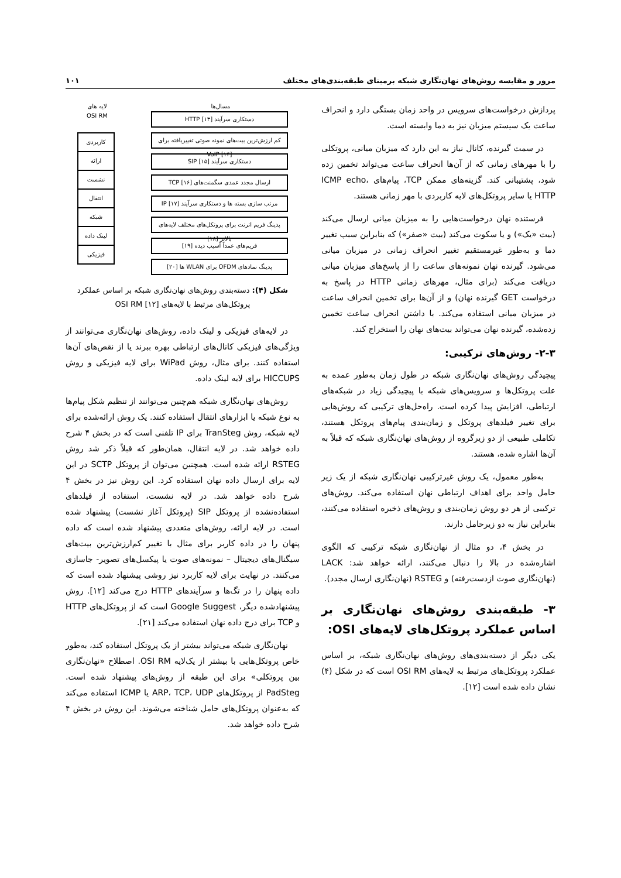مرور و مقایسه روش‌های نهان‌نگاری شبکه برمبنای طبقه‌بندی‌های مختلف ۱۰۱
پردازش درخواست‌های سرویس در واحد زمان بستگی دارد و انحراف ساعت یک سیستم میزبان نیز به دما وابسته است.
در سمت گیرنده، کانال نیاز به این دارد که میزبان میانی، پروتکلی را با مهرهای زمانی که از آن‌ها انحراف ساعت می‌تواند تخمین زده شود، پشتیبانی کند. گزینه‌های ممکن TCP، پیام‌های ICMP echo، HTTP یا سایر پروتکل‌های لایه کاربردی با مهر زمانی هستند.
فرستنده نهان درخواست‌هایی را به میزبان میانی ارسال می‌کند (بیت «یک») و یا سکوت می‌کند (بیت «صفر») که بنابراین سبب تغییر دما و به‌طور غیرمستقیم تغییر انحراف زمانی در میزبان میانی می‌شود. گیرنده نهان نمونه‌های ساعت را از پاسخ‌های میزبان میانی دریافت می‌کند (برای مثال، مهرهای زمانی HTTP در پاسخ به درخواست GET گیرنده نهان) و از آن‌ها برای تخمین انحراف ساعت در میزبان میانی استفاده می‌کند. با داشتن انحراف ساعت تخمین زده‌شده، گیرنده نهان می‌تواند بیت‌های نهان را استخراج کند.
۲-۳- روش‌های ترکیبی:
پیچیدگی روش‌های نهان‌نگاری شبکه در طول زمان به‌طور عمده به علت پروتکل‌ها و سرویس‌های شبکه با پیچیدگی زیاد در شبکه‌های ارتباطی، افزایش پیدا کرده است. راه‌حل‌های ترکیبی که روش‌هایی برای تغییر فیلدهای پروتکل و زمان‌بندی پیام‌های پروتکل هستند، تکاملی طبیعی از دو زیرگروه از روش‌های نهان‌نگاری شبکه که قبلاً به آن‌ها اشاره شده، هستند.
به‌طور معمول، یک روش غیرترکیبی نهان‌نگاری شبکه از یک زیر حامل واحد برای اهداف ارتباطی نهان استفاده می‌کند. روش‌های ترکیبی از هر دو روش زمان‌بندی و روش‌های ذخیره استفاده می‌کنند، بنابراین نیاز به دو زیرحامل دارند.
در بخش ۴، دو مثال از نهان‌نگاری شبکه ترکیبی که الگوی اشاره‌شده در بالا را دنبال می‌کنند، ارائه خواهد شد: LACK (نهان‌نگاری صوت ازدست‌رفته) و RSTEG (نهان‌نگاری ارسال مجدد).
۳- طبقه‌بندی روش‌های نهان‌نگاری بر اساس عملکرد پروتکل‌های لایه‌های OSI:
یکی دیگر از دسته‌بندی‌های روش‌های نهان‌نگاری شبکه، بر اساس عملکرد پروتکل‌های مرتبط به لایه‌های OSI RM است که در شکل (۴) نشان داده شده است [۱۲].
مسال‌ها
دستکاری سرآیند HTTP [۱۳]
کم ارزش‌ترین بیت‌های نمونه صوتی تغییریافته برای VoIP [۱۴]
دستکاری سرآیند SIP [۱۵]
ارسال مجدد عمدی سگمنت‌های TCP [۱۶]
مرتب سازی بسته ها و دستکاری سرآیند IP [۱۷]
پدینگ فریم اترنت برای پروتکل‌های مختلف لایه‌های بالاتر [۱۸]
فریم‌های عمداً آسیب دیده [۱۹]
پدینگ نمادهای OFDM برای WLAN ها [۲۰]
لایه های
OSI RM
کاربردی
ارائه
نشست
انتقال
شبکه
لینک داده
فیزیکی
شکل (۴): دسته‌بندی روش‌های نهان‌نگاری شبکه بر اساس عملکرد پروتکل‌های مرتبط با لایه‌های OSI RM [۱۲]
در لایه‌های فیزیکی و لینک داده، روش‌های نهان‌نگاری می‌توانند از ویژگی‌های فیزیکی کانال‌های ارتباطی بهره ببرند یا از نقص‌های آن‌ها استفاده کنند. برای مثال، روش WiPad برای لایه فیزیکی و روش HICCUPS برای لایه لینک داده.
روش‌های نهان‌نگاری شبکه هم‌چنین می‌توانند از تنظیم شکل پیام‌ها به نوع شبکه یا ابزارهای انتقال استفاده کنند. یک روش ارائه‌شده برای لایه شبکه، روش TranSteg برای IP تلفنی است که در بخش ۴ شرح داده خواهد شد. در لایه انتقال، همان‌طور که قبلاً ذکر شد روش RSTEG ارائه شده است. همچنین می‌توان از پروتکل SCTP در این لایه برای ارسال داده نهان استفاده کرد. این روش نیز در بخش ۴ شرح داده خواهد شد. در لایه نشست، استفاده از فیلدهای استفاده‌نشده از پروتکل SIP (پروتکل آغاز نشست) پیشنهاد شده است. در لایه ارائه، روش‌های متعددی پیشنهاد شده است که داده پنهان را در داده کاربر برای مثال با تغییر کم‌ارزش‌ترین بیت‌های سیگنال‌های دیجیتال – نمونه‌های صوت یا پیکسل‌های تصویر- جاسازی می‌کنند. در نهایت برای لایه کاربرد نیز روشی پیشنهاد شده است که داده پنهان را در تگ‌ها و سرآیندهای HTTP درج می‌کند [۱۲]. روش پیشنهادشده دیگر، Google Suggest است که از پروتکل‌های HTTP و TCP برای درج داده نهان استفاده می‌کند [۲۱].
نهان‌نگاری شبکه می‌تواند بیشتر از یک پروتکل استفاده کند، به‌طور خاص پروتکل‌هایی با بیشتر از یک‌لایه OSI RM. اصطلاح «نهان‌نگاری بین پروتکلی» برای این طبقه از روش‌های پیشنهاد شده است. PadSteg از پروتکل‌های ARP، TCP، UDP یا ICMP استفاده می‌کند که به‌عنوان پروتکل‌های حامل شناخته می‌شوند. این روش در بخش ۴ شرح داده خواهد شد.